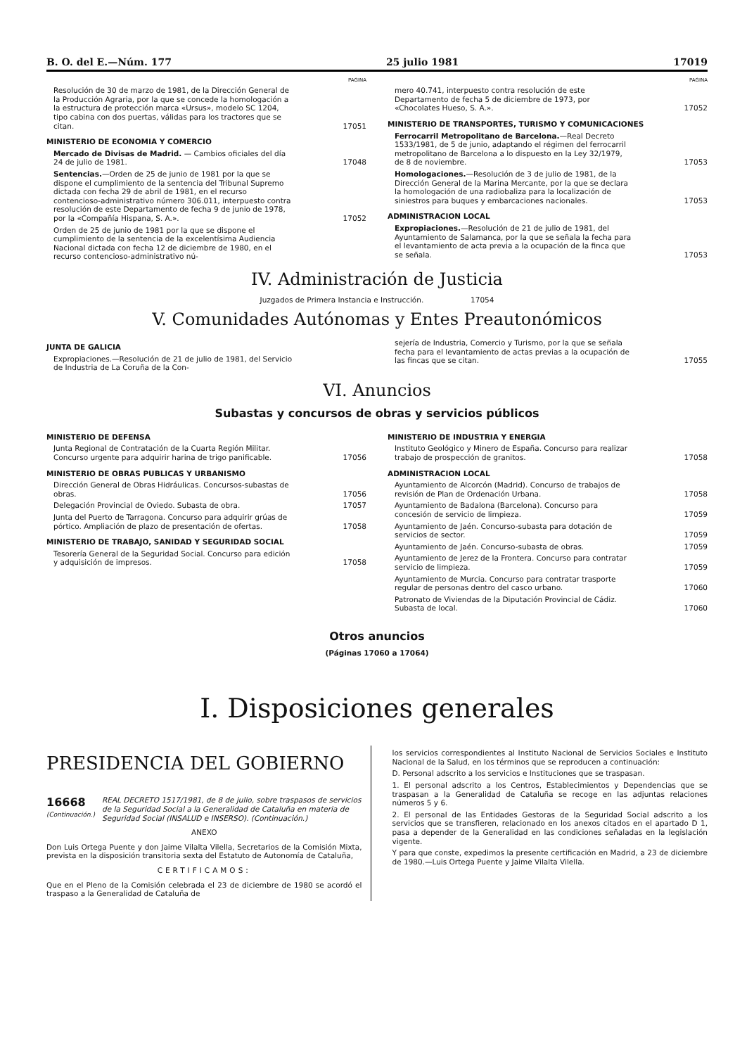B. O. del E.—Núm. 177 25 julio 1981 17019
PAGINA
Resolución de 30 de marzo de 1981, de la Dirección General de la Producción Agraria, por la que se concede la homologación a la estructura de protección marca «Ursus», modelo SC 1204, tipo cabina con dos puertas, válidas para los tractores que se citan. 17051
MINISTERIO DE ECONOMIA Y COMERCIO
Mercado de Divisas de Madrid. — Cambios oficiales del día 24 de julio de 1981. 17048
Sentencias.—Orden de 25 de junio de 1981 por la que se dispone el cumplimiento de la sentencia del Tribunal Supremo dictada con fecha 29 de abril de 1981, en el recurso contencioso-administrativo número 306.011, interpuesto contra resolución de este Departamento de fecha 9 de junio de 1978, por la «Compañía Hispana, S. A.». 17052
Orden de 25 de junio de 1981 por la que se dispone el cumplimiento de la sentencia de la excelentísima Audiencia Nacional dictada con fecha 12 de diciembre de 1980, en el recurso contencioso-administrativo nú-
PAGINA
mero 40.741, interpuesto contra resolución de este Departamento de fecha 5 de diciembre de 1973, por «Chocolates Hueso, S. A.». 17052
MINISTERIO DE TRANSPORTES, TURISMO Y COMUNICACIONES
Ferrocarril Metropolitano de Barcelona.—Real Decreto 1533/1981, de 5 de junio, adaptando el régimen del ferrocarril metropolitano de Barcelona a lo dispuesto en la Ley 32/1979, de 8 de noviembre. 17053
Homologaciones.—Resolución de 3 de julio de 1981, de la Dirección General de la Marina Mercante, por la que se declara la homologación de una radiobaliza para la localización de siniestros para buques y embarcaciones nacionales. 17053
ADMINISTRACION LOCAL
Expropiaciones.—Resolución de 21 de julio de 1981, del Ayuntamiento de Salamanca, por la que se señala la fecha para el levantamiento de acta previa a la ocupación de la finca que se señala. 17053
IV. Administración de Justicia
Juzgados de Primera Instancia e Instrucción. 17054
V. Comunidades Autónomas y Entes Preautonómicos
JUNTA DE GALICIA
Expropiaciones.—Resolución de 21 de julio de 1981, del Servicio de Industria de La Coruña de la Con-
sejería de Industria, Comercio y Turismo, por la que se señala fecha para el levantamiento de actas previas a la ocupación de las fincas que se citan. 17055
VI. Anuncios
Subastas y concursos de obras y servicios públicos
MINISTERIO DE DEFENSA
Junta Regional de Contratación de la Cuarta Región Militar. Concurso urgente para adquirir harina de trigo panificable. 17056
MINISTERIO DE OBRAS PUBLICAS Y URBANISMO
Dirección General de Obras Hidráulicas. Concursos-subastas de obras. 17056
Delegación Provincial de Oviedo. Subasta de obra. 17057
Junta del Puerto de Tarragona. Concurso para adquirir grúas de pórtico. Ampliación de plazo de presentación de ofertas. 17058
MINISTERIO DE TRABAJO, SANIDAD Y SEGURIDAD SOCIAL
Tesorería General de la Seguridad Social. Concurso para edición y adquisición de impresos. 17058
MINISTERIO DE INDUSTRIA Y ENERGIA
Instituto Geológico y Minero de España. Concurso para realizar trabajo de prospección de granitos. 17058
ADMINISTRACION LOCAL
Ayuntamiento de Alcorcón (Madrid). Concurso de trabajos de revisión de Plan de Ordenación Urbana. 17058
Ayuntamiento de Badalona (Barcelona). Concurso para concesión de servicio de limpieza. 17059
Ayuntamiento de Jaén. Concurso-subasta para dotación de servicios de sector. 17059
Ayuntamiento de Jaén. Concurso-subasta de obras. 17059
Ayuntamiento de Jerez de la Frontera. Concurso para contratar servicio de limpieza. 17059
Ayuntamiento de Murcia. Concurso para contratar trasporte regular de personas dentro del casco urbano. 17060
Patronato de Viviendas de la Diputación Provincial de Cádiz. Subasta de local. 17060
Otros anuncios
(Páginas 17060 a 17064)
I. Disposiciones generales
PRESIDENCIA DEL GOBIERNO
16668
(Continuación.)
REAL DECRETO 1517/1981, de 8 de julio, sobre traspasos de servicios de la Seguridad Social a la Generalidad de Cataluña en materia de Seguridad Social (INSALUD e INSERSO). (Continuación.)
ANEXO
Don Luis Ortega Puente y don Jaime Vilalta Vilella, Secretarios de la Comisión Mixta, prevista en la disposición transitoria sexta del Estatuto de Autonomía de Cataluña,
CERTIFICAMOS:
Que en el Pleno de la Comisión celebrada el 23 de diciembre de 1980 se acordó el traspaso a la Generalidad de Cataluña de
los servicios correspondientes al Instituto Nacional de Servicios Sociales e Instituto Nacional de la Salud, en los términos que se reproducen a continuación:
D. Personal adscrito a los servicios e Instituciones que se traspasan.
1. El personal adscrito a los Centros, Establecimientos y Dependencias que se traspasan a la Generalidad de Cataluña se recoge en las adjuntas relaciones números 5 y 6.
2. El personal de las Entidades Gestoras de la Seguridad Social adscrito a los servicios que se transfieren, relacionado en los anexos citados en el apartado D 1, pasa a depender de la Generalidad en las condiciones señaladas en la legislación vigente.
Y para que conste, expedimos la presente certificación en Madrid, a 23 de diciembre de 1980.—Luis Ortega Puente y Jaime Vilalta Vilella.